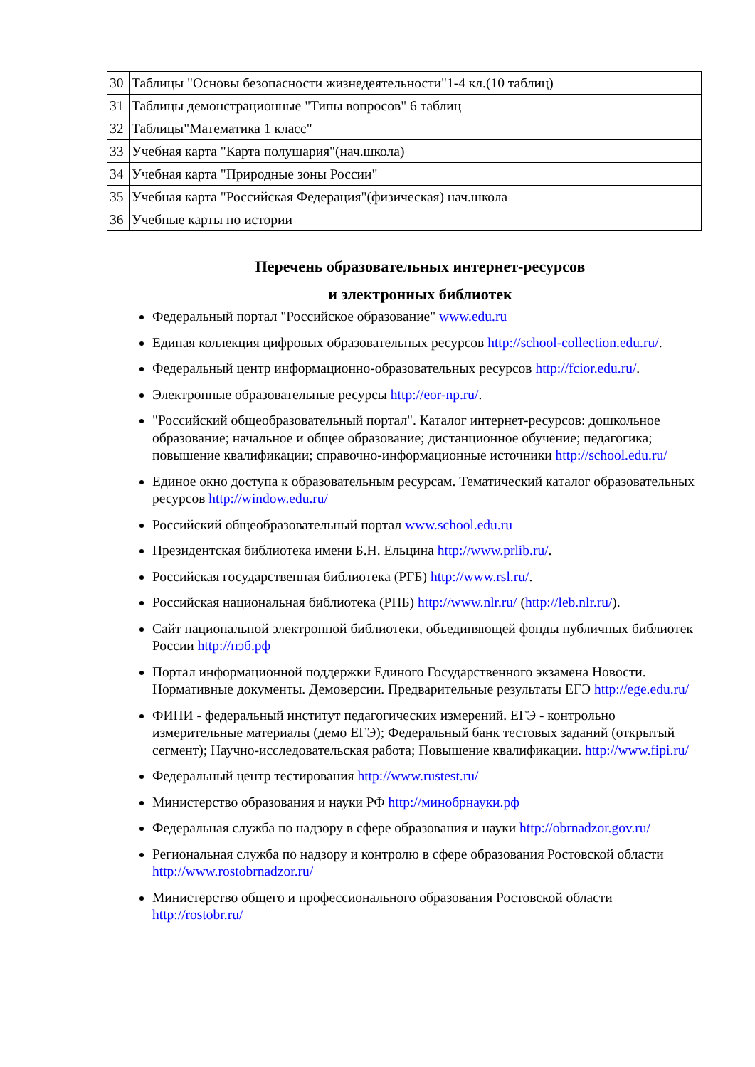| 30 | Таблицы "Основы безопасности жизнедеятельности"1-4 кл.(10 таблиц) |
| 31 | Таблицы демонстрационные "Типы вопросов" 6 таблиц |
| 32 | Таблицы"Математика 1 класс" |
| 33 | Учебная карта "Карта полушария"(нач.школа) |
| 34 | Учебная карта "Природные зоны России" |
| 35 | Учебная карта "Российская Федерация"(физическая) нач.школа |
| 36 | Учебные карты по истории |
Перечень образовательных интернет-ресурсов
и электронных библиотек
Федеральный портал "Российское образование" www.edu.ru
Единая коллекция цифровых образовательных ресурсов http://school-collection.edu.ru/.
Федеральный центр информационно-образовательных ресурсов http://fcior.edu.ru/.
Электронные образовательные ресурсы http://eor-np.ru/.
"Российский общеобразовательный портал". Каталог интернет-ресурсов: дошкольное образование; начальное и общее образование; дистанционное обучение; педагогика; повышение квалификации; справочно-информационные источники http://school.edu.ru/
Единое окно доступа к образовательным ресурсам. Тематический каталог образовательных ресурсов http://window.edu.ru/
Российский общеобразовательный портал www.school.edu.ru
Президентская библиотека имени Б.Н. Ельцина http://www.prlib.ru/.
Российская государственная библиотека (РГБ) http://www.rsl.ru/.
Российская национальная библиотека (РНБ) http://www.nlr.ru/ (http://leb.nlr.ru/).
Сайт национальной электронной библиотеки, объединяющей фонды публичных библиотек России http://нэб.рф
Портал информационной поддержки Единого Государственного экзамена Новости. Нормативные документы. Демоверсии. Предварительные результаты ЕГЭ http://ege.edu.ru/
ФИПИ - федеральный институт педагогических измерений. ЕГЭ - контрольно измерительные материалы (демо ЕГЭ); Федеральный банк тестовых заданий (открытый сегмент); Научно-исследовательская работа; Повышение квалификации. http://www.fipi.ru/
Федеральный центр тестирования http://www.rustest.ru/
Министерство образования и науки РФ http://минобрнауки.рф
Федеральная служба по надзору в сфере образования и науки http://obrnadzor.gov.ru/
Региональная служба по надзору и контролю в сфере образования Ростовской области http://www.rostobrnadzor.ru/
Министерство общего и профессионального образования Ростовской области http://rostobr.ru/